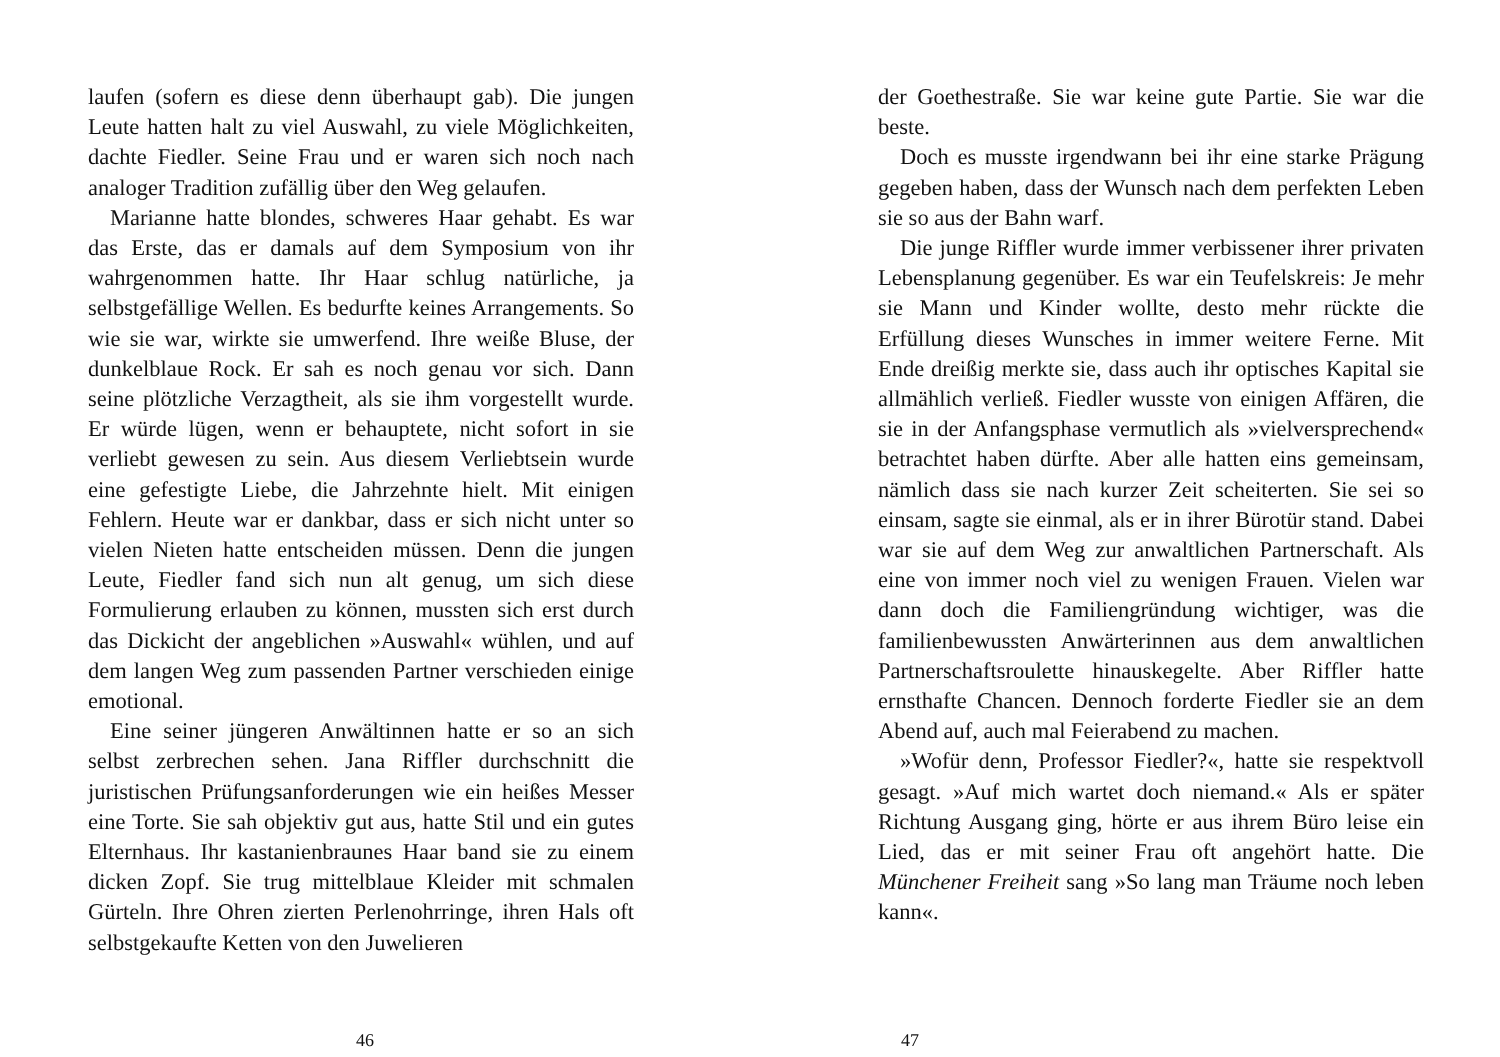laufen (sofern es diese denn überhaupt gab). Die jungen Leute hatten halt zu viel Auswahl, zu viele Möglichkeiten, dachte Fiedler. Seine Frau und er waren sich noch nach analoger Tradition zufällig über den Weg gelaufen.
Marianne hatte blondes, schweres Haar gehabt. Es war das Erste, das er damals auf dem Symposium von ihr wahrgenommen hatte. Ihr Haar schlug natürliche, ja selbstgefällige Wellen. Es bedurfte keines Arrangements. So wie sie war, wirkte sie umwerfend. Ihre weiße Bluse, der dunkelblaue Rock. Er sah es noch genau vor sich. Dann seine plötzliche Verzagtheit, als sie ihm vorgestellt wurde. Er würde lügen, wenn er behauptete, nicht sofort in sie verliebt gewesen zu sein. Aus diesem Verliebtsein wurde eine gefestigte Liebe, die Jahrzehnte hielt. Mit einigen Fehlern. Heute war er dankbar, dass er sich nicht unter so vielen Nieten hatte entscheiden müssen. Denn die jungen Leute, Fiedler fand sich nun alt genug, um sich diese Formulierung erlauben zu können, mussten sich erst durch das Dickicht der angeblichen »Auswahl« wühlen, und auf dem langen Weg zum passenden Partner verschieden einige emotional.
Eine seiner jüngeren Anwältinnen hatte er so an sich selbst zerbrechen sehen. Jana Riffler durchschnitt die juristischen Prüfungsanforderungen wie ein heißes Messer eine Torte. Sie sah objektiv gut aus, hatte Stil und ein gutes Elternhaus. Ihr kastanienbraunes Haar band sie zu einem dicken Zopf. Sie trug mittelblaue Kleider mit schmalen Gürteln. Ihre Ohren zierten Perlenohrringe, ihren Hals oft selbstgekaufte Ketten von den Juwelieren
46
der Goethestraße. Sie war keine gute Partie. Sie war die beste.
Doch es musste irgendwann bei ihr eine starke Prägung gegeben haben, dass der Wunsch nach dem perfekten Leben sie so aus der Bahn warf.
Die junge Riffler wurde immer verbissener ihrer privaten Lebensplanung gegenüber. Es war ein Teufelskreis: Je mehr sie Mann und Kinder wollte, desto mehr rückte die Erfüllung dieses Wunsches in immer weitere Ferne. Mit Ende dreißig merkte sie, dass auch ihr optisches Kapital sie allmählich verließ. Fiedler wusste von einigen Affären, die sie in der Anfangsphase vermutlich als »vielversprechend« betrachtet haben dürfte. Aber alle hatten eins gemeinsam, nämlich dass sie nach kurzer Zeit scheiterten. Sie sei so einsam, sagte sie einmal, als er in ihrer Bürotür stand. Dabei war sie auf dem Weg zur anwaltlichen Partnerschaft. Als eine von immer noch viel zu wenigen Frauen. Vielen war dann doch die Familiengründung wichtiger, was die familienbewussten Anwärterinnen aus dem anwaltlichen Partnerschaftsroulette hinauskegelte. Aber Riffler hatte ernsthafte Chancen. Dennoch forderte Fiedler sie an dem Abend auf, auch mal Feierabend zu machen.
»Wofür denn, Professor Fiedler?«, hatte sie respektvoll gesagt. »Auf mich wartet doch niemand.« Als er später Richtung Ausgang ging, hörte er aus ihrem Büro leise ein Lied, das er mit seiner Frau oft angehört hatte. Die Münchener Freiheit sang »So lang man Träume noch leben kann«.
47